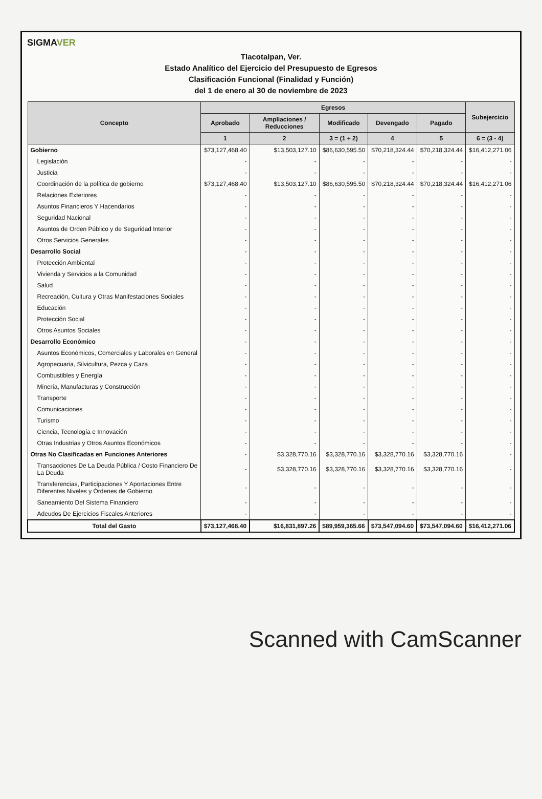SIGMAVER
Tlacotalpan, Ver.
Estado Analítico del Ejercicio del Presupuesto de Egresos
Clasificación Funcional (Finalidad y Función)
del 1 de enero al 30 de noviembre de 2023
| Concepto | Egresos | | | | | Subejercicio |
| --- | --- | --- | --- | --- | --- | --- |
| | Aprobado | Ampliaciones / Reducciones | Modificado | Devengado | Pagado | |
| | 1 | 2 | 3 = (1 + 2) | 4 | 5 | 6 = (3 - 4) |
| Gobierno | $73,127,468.40 | $13,503,127.10 | $86,630,595.50 | $70,218,324.44 | $70,218,324.44 | $16,412,271.06 |
| Legislación | - | - | - | - | - | - |
| Justicia | - | - | - | - | - | - |
| Coordinación de la política de gobierno | $73,127,468.40 | $13,503,127.10 | $86,630,595.50 | $70,218,324.44 | $70,218,324.44 | $16,412,271.06 |
| Relaciones Exteriores | - | - | - | - | - | - |
| Asuntos Financieros Y Hacendarios | - | - | - | - | - | - |
| Seguridad Nacional | - | - | - | - | - | - |
| Asuntos de Orden Público y de Seguridad Interior | - | - | - | - | - | - |
| Otros Servicios Generales | - | - | - | - | - | - |
| Desarrollo Social | - | - | - | - | - | - |
| Protección Ambiental | - | - | - | - | - | - |
| Vivienda y Servicios a la Comunidad | - | - | - | - | - | - |
| Salud | - | - | - | - | - | - |
| Recreación, Cultura y Otras Manifestaciones Sociales | - | - | - | - | - | - |
| Educación | - | - | - | - | - | - |
| Protección Social | - | - | - | - | - | - |
| Otros Asuntos Sociales | - | - | - | - | - | - |
| Desarrollo Económico | - | - | - | - | - | - |
| Asuntos Económicos, Comerciales y Laborales en General | - | - | - | - | - | - |
| Agropecuaria, Silvicultura, Pezca y Caza | - | - | - | - | - | - |
| Combustibles y Energía | - | - | - | - | - | - |
| Minería, Manufacturas y Construcción | - | - | - | - | - | - |
| Transporte | - | - | - | - | - | - |
| Comunicaciones | - | - | - | - | - | - |
| Turismo | - | - | - | - | - | - |
| Ciencia, Tecnología e Innovación | - | - | - | - | - | - |
| Otras Industrias y Otros Asuntos Económicos | - | - | - | - | - | - |
| Otras No Clasificadas en Funciones Anteriores | - | $3,328,770.16 | $3,328,770.16 | $3,328,770.16 | $3,328,770.16 | - |
| Transacciones De La Deuda Pública / Costo Financiero De La Deuda | - | $3,328,770.16 | $3,328,770.16 | $3,328,770.16 | $3,328,770.16 | - |
| Transferencias, Participaciones Y Aportaciones Entre Diferentes Niveles y Órdenes de Gobierno | - | - | - | - | - | - |
| Saneamiento Del Sistema Financiero | - | - | - | - | - | - |
| Adeudos De Ejercicios Fiscales Anteriores | - | - | - | - | - | - |
| Total del Gasto | $73,127,468.40 | $16,831,897.26 | $89,959,365.66 | $73,547,094.60 | $73,547,094.60 | $16,412,271.06 |
Scanned with CamScanner